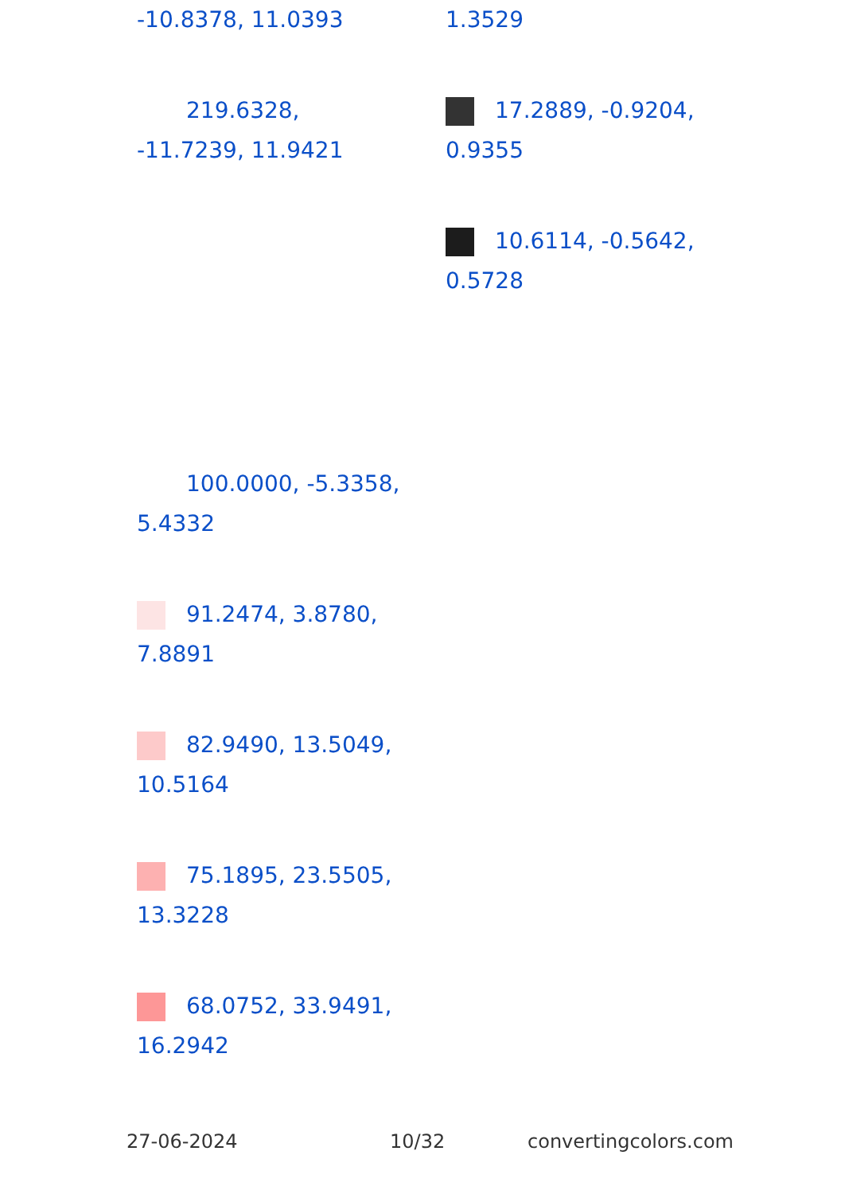-10.8378, 11.0393 1.3529
219.6328, -11.7239, 11.9421
17.2889, -0.9204, 0.9355
10.6114, -0.5642, 0.5728
100.0000, -5.3358, 5.4332
91.2474, 3.8780, 7.8891
82.9490, 13.5049, 10.5164
75.1895, 23.5505, 13.3228
68.0752, 33.9491, 16.2942
27-06-2024 10/32 convertingcolors.com